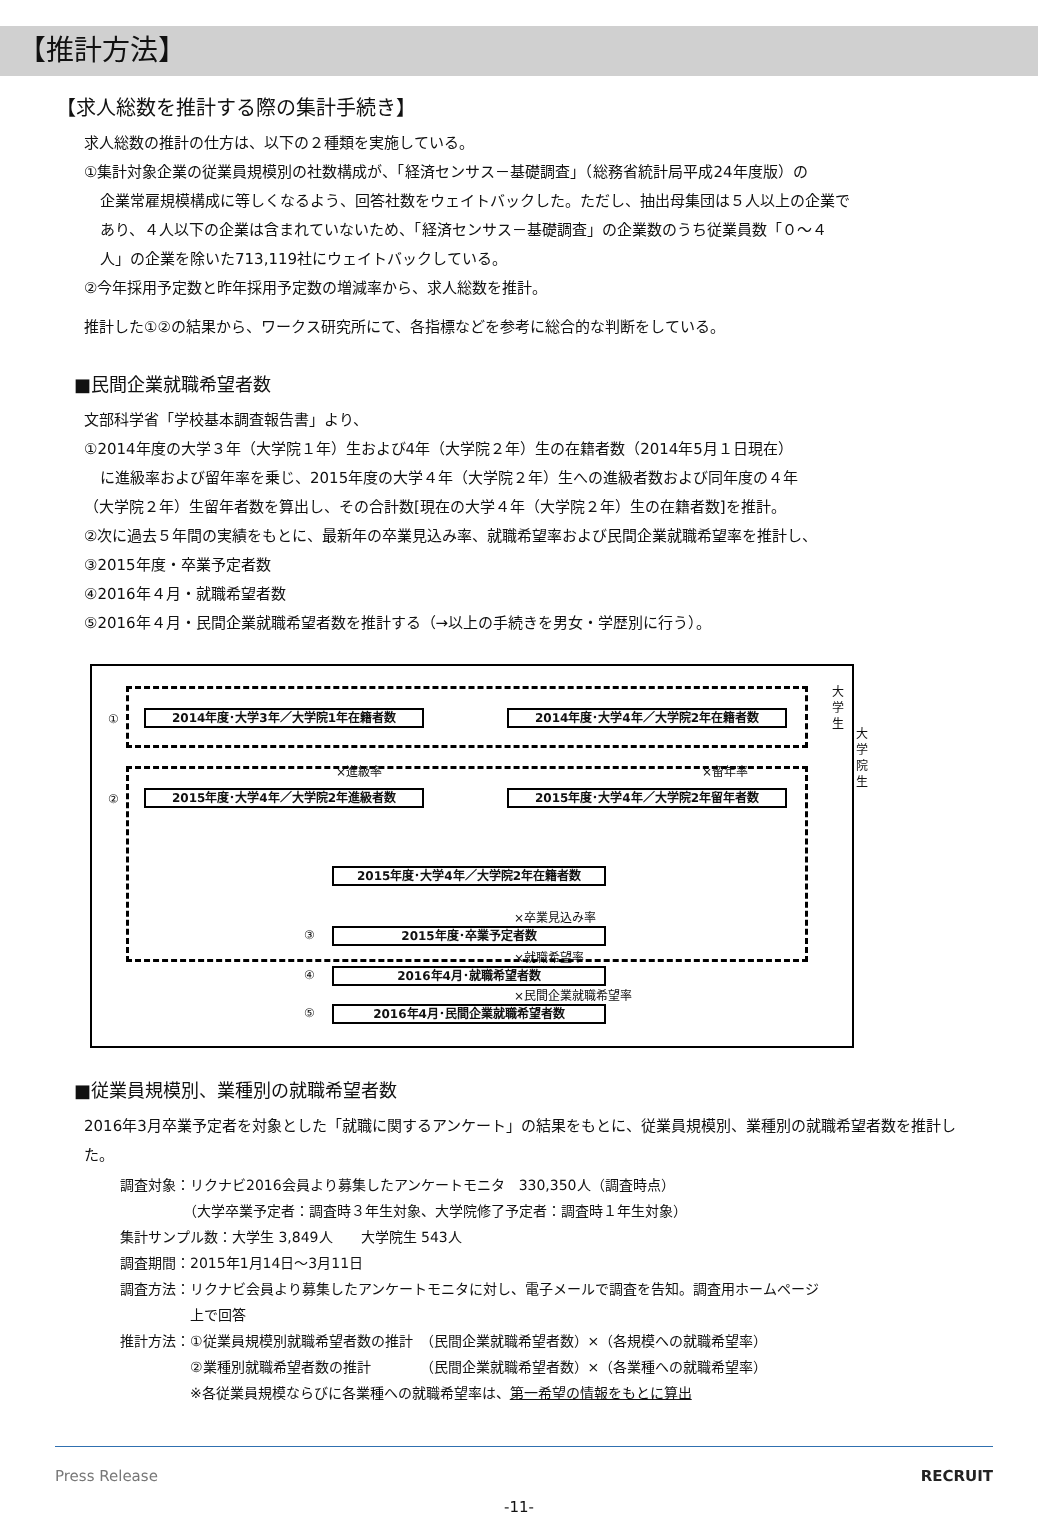【推計方法】
【求人総数を推計する際の集計手続き】
求人総数の推計の仕方は、以下の２種類を実施している。
①集計対象企業の従業員規模別の社数構成が、「経済センサス－基礎調査」（総務省統計局平成24年度版）の
企業常雇規模構成に等しくなるよう、回答社数をウェイトバックした。ただし、抽出母集団は５人以上の企業で
あり、４人以下の企業は含まれていないため、「経済センサス－基礎調査」の企業数のうち従業員数「０～４
人」の企業を除いた713,119社にウェイトバックしている。
②今年採用予定数と昨年採用予定数の増減率から、求人総数を推計。
推計した①②の結果から、ワークス研究所にて、各指標などを参考に総合的な判断をしている。
■民間企業就職希望者数
文部科学省「学校基本調査報告書」より、
①2014年度の大学３年（大学院１年）生および4年（大学院２年）生の在籍者数（2014年5月１日現在）
に進級率および留年率を乗じ、2015年度の大学４年（大学院２年）生への進級者数および同年度の４年
（大学院２年）生留年者数を算出し、その合計数[現在の大学４年（大学院２年）生の在籍者数]を推計。
②次に過去５年間の実績をもとに、最新年の卒業見込み率、就職希望率および民間企業就職希望率を推計し、
③2015年度・卒業予定者数
④2016年４月・就職希望者数
⑤2016年４月・民間企業就職希望者数を推計する（→以上の手続きを男女・学歴別に行う）。
① 2014年度･大学3年／大学院1年在籍者数 2014年度･大学4年／大学院2年在籍者数
×進級率 ×留年率
② 2015年度･大学4年／大学院2年進級者数 2015年度･大学4年／大学院2年留年者数
2015年度･大学4年／大学院2年在籍者数
×卒業見込み率
③ 2015年度･卒業予定者数
×就職希望率
④ 2016年4月･就職希望者数
×民間企業就職希望率
⑤ 2016年4月･民間企業就職希望者数
大 学 生
大 学 院 生
■従業員規模別、業種別の就職希望者数
2016年3月卒業予定者を対象とした「就職に関するアンケート」の結果をもとに、従業員規模別、業種別の就職希望者数を推計した。
調査対象：リクナビ2016会員より募集したアンケートモニタ　330,350人（調査時点）
　　　　　（大学卒業予定者：調査時３年生対象、大学院修了予定者：調査時１年生対象）
集計サンプル数：大学生 3,849人　　大学院生 543人
調査期間：2015年1月14日～3月11日
調査方法：リクナビ会員より募集したアンケートモニタに対し、電子メールで調査を告知。調査用ホームページ
　　　　　上で回答
推計方法：①従業員規模別就職希望者数の推計　（民間企業就職希望者数）×（各規模への就職希望率）
　　　　　②業種別就職希望者数の推計　　　　（民間企業就職希望者数）×（各業種への就職希望率）
　　　　　※各従業員規模ならびに各業種への就職希望率は、第一希望の情報をもとに算出
Press Release RECRUIT
-11-